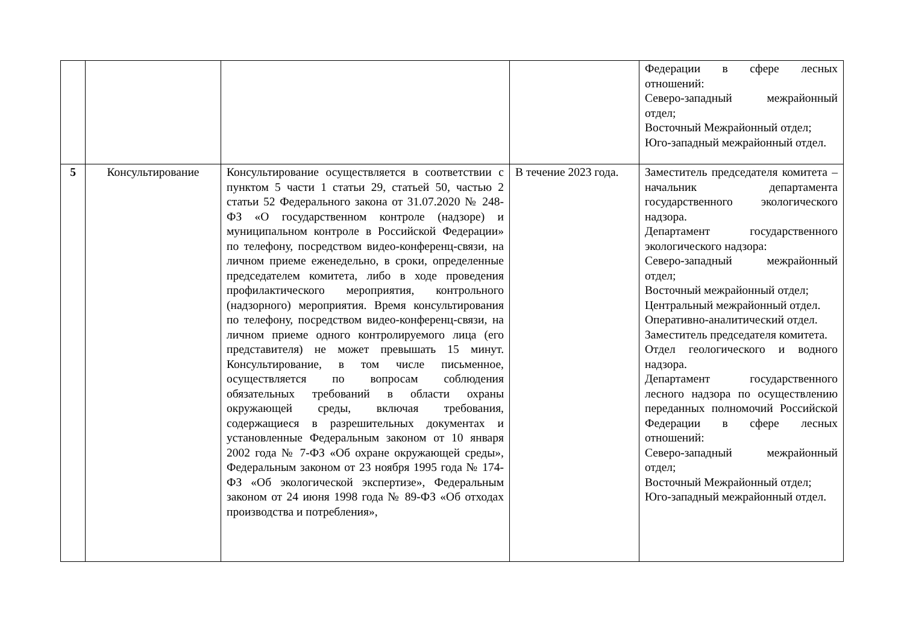| | | | | Федерации в сфере лесных отношений: Северо-западный межрайонный отдел; Восточный Межрайонный отдел; Юго-западный межрайонный отдел. |
| 5 | Консультирование | Консультирование осуществляется в соответствии с пунктом 5 части 1 статьи 29, статьей 50, частью 2 статьи 52 Федерального закона от 31.07.2020 № 248-ФЗ «О государственном контроле (надзоре) и муниципальном контроле в Российской Федерации» по телефону, посредством видео-конференц-связи, на личном приеме еженедельно, в сроки, определенные председателем комитета, либо в ходе проведения профилактического мероприятия, контрольного (надзорного) мероприятия. Время консультирования по телефону, посредством видео-конференц-связи, на личном приеме одного контролируемого лица (его представителя) не может превышать 15 минут. Консультирование, в том числе письменное, осуществляется по вопросам соблюдения обязательных требований в области охраны окружающей среды, включая требования, содержащиеся в разрешительных документах и установленные Федеральным законом от 10 января 2002 года № 7-ФЗ «Об охране окружающей среды», Федеральным законом от 23 ноября 1995 года № 174-ФЗ «Об экологической экспертизе», Федеральным законом от 24 июня 1998 года № 89-ФЗ «Об отходах производства и потребления», | В течение 2023 года. | Заместитель председателя комитета – начальник департамента государственного экологического надзора. Департамент государственного экологического надзора: Северо-западный межрайонный отдел; Восточный межрайонный отдел; Центральный межрайонный отдел. Оперативно-аналитический отдел. Заместитель председателя комитета. Отдел геологического и водного надзора. Департамент государственного лесного надзора по осуществлению переданных полномочий Российской Федерации в сфере лесных отношений: Северо-западный межрайонный отдел; Восточный Межрайонный отдел; Юго-западный межрайонный отдел. |